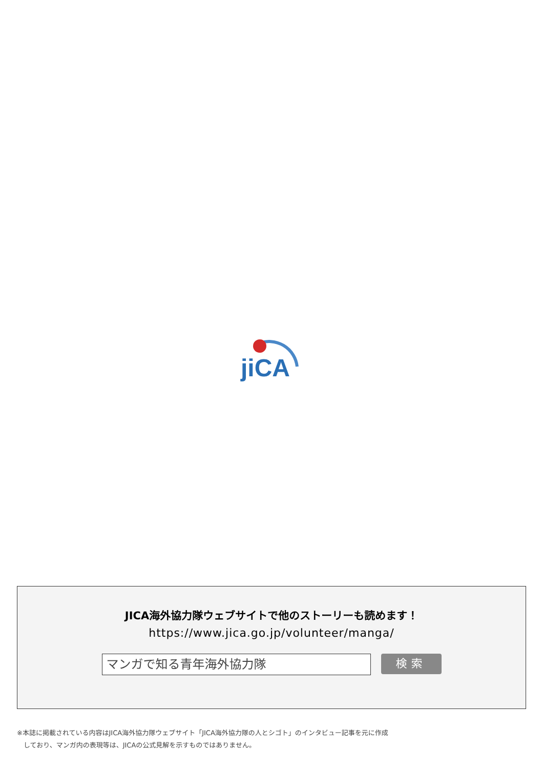jiCA
JICA海外協力隊ウェブサイトで他のストーリーも読めます！
https://www.jica.go.jp/volunteer/manga/
マンガで知る青年海外協力隊 検索
※本誌に掲載されている内容はJICA海外協力隊ウェブサイト「JICA海外協力隊の人とシゴト」のインタビュー記事を元に作成
　しており、マンガ内の表現等は、JICAの公式見解を示すものではありません。